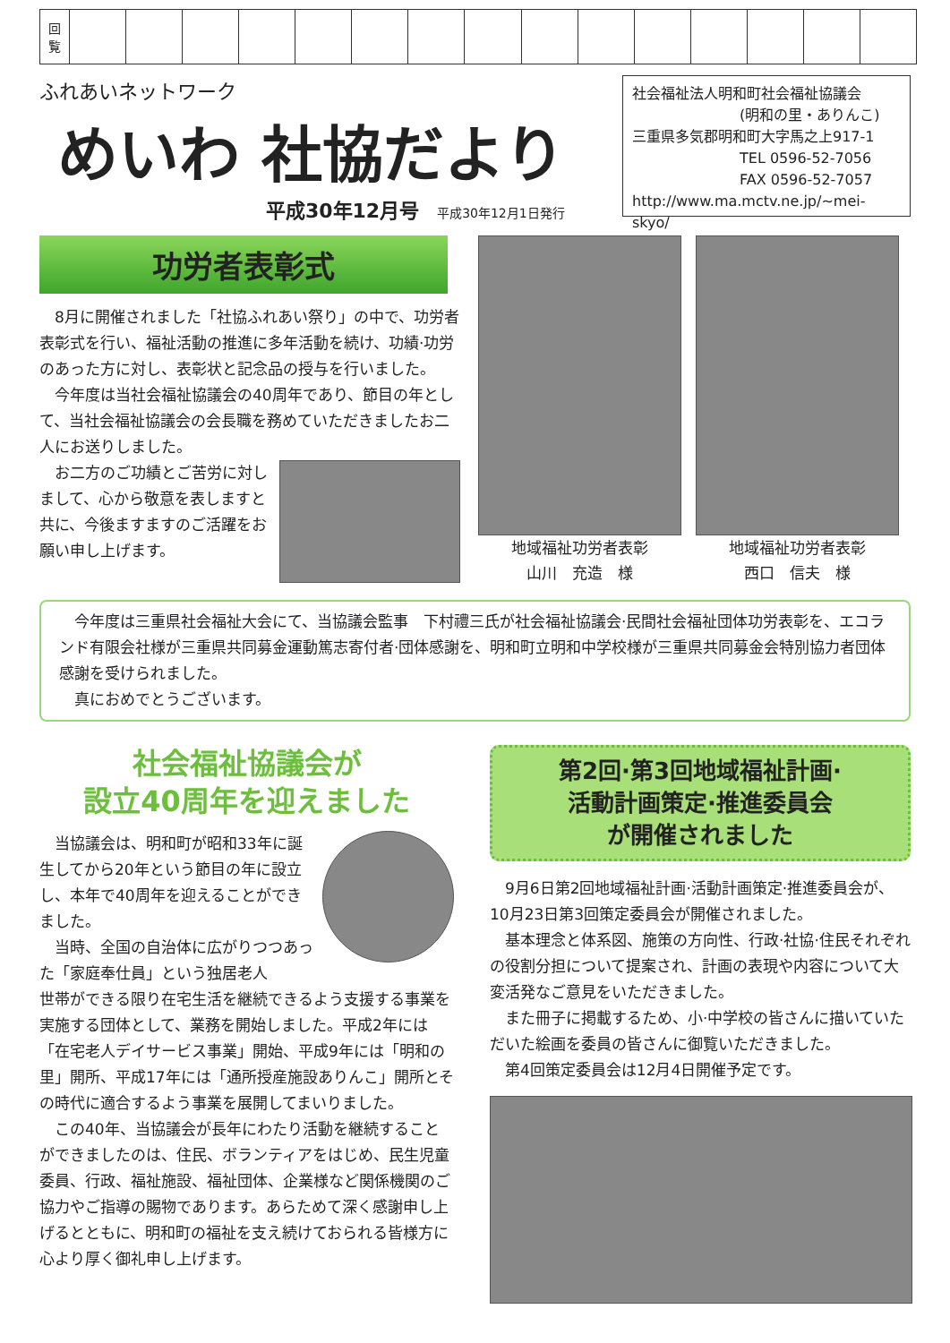| 回 覧 | | | | | | | | | | | | | | | |
ふれあいネットワーク
めいわ 社協だより
平成30年12月号 平成30年12月1日発行
社会福祉法人明和町社会福祉協議会
(明和の里・ありんこ)
三重県多気郡明和町大字馬之上917-1
TEL 0596-52-7056
FAX 0596-52-7057
http://www.ma.mctv.ne.jp/~mei-skyo/
功労者表彰式
8月に開催されました「社協ふれあい祭り」の中で、功労者表彰式を行い、福祉活動の推進に多年活動を続け、功績·功労のあった方に対し、表彰状と記念品の授与を行いました。
今年度は当社会福祉協議会の40周年であり、節目の年として、当社会福祉協議会の会長職を務めていただきましたお二人にお送りしました。
お二方のご功績とご苦労に対しまして、心から敬意を表しますと共に、今後ますますのご活躍をお願い申し上げます。
地域福祉功労者表彰
山川　充造　様
地域福祉功労者表彰
西口　信夫　様
今年度は三重県社会福祉大会にて、当協議会監事　下村禮三氏が社会福祉協議会·民間社会福祉団体功労表彰を、エコランド有限会社様が三重県共同募金運動篤志寄付者·団体感謝を、明和町立明和中学校様が三重県共同募金会特別協力者団体感謝を受けられました。
真におめでとうございます。
社会福祉協議会が
設立40周年を迎えました
当協議会は、明和町が昭和33年に誕生してから20年という節目の年に設立し、本年で40周年を迎えることができました。
当時、全国の自治体に広がりつつあった「家庭奉仕員」という独居老人
世帯ができる限り在宅生活を継続できるよう支援する事業を実施する団体として、業務を開始しました。平成2年には「在宅老人デイサービス事業」開始、平成9年には「明和の里」開所、平成17年には「通所授産施設ありんこ」開所とその時代に適合するよう事業を展開してまいりました。
この40年、当協議会が長年にわたり活動を継続することができましたのは、住民、ボランティアをはじめ、民生児童委員、行政、福祉施設、福祉団体、企業様など関係機関のご協力やご指導の賜物であります。あらためて深く感謝申し上げるとともに、明和町の福祉を支え続けておられる皆様方に心より厚く御礼申し上げます。
第2回·第3回地域福祉計画·
活動計画策定·推進委員会
が開催されました
9月6日第2回地域福祉計画·活動計画策定·推進委員会が、10月23日第3回策定委員会が開催されました。
基本理念と体系図、施策の方向性、行政·社協·住民それぞれの役割分担について提案され、計画の表現や内容について大変活発なご意見をいただきました。
また冊子に掲載するため、小·中学校の皆さんに描いていただいた絵画を委員の皆さんに御覧いただきました。
第4回策定委員会は12月4日開催予定です。